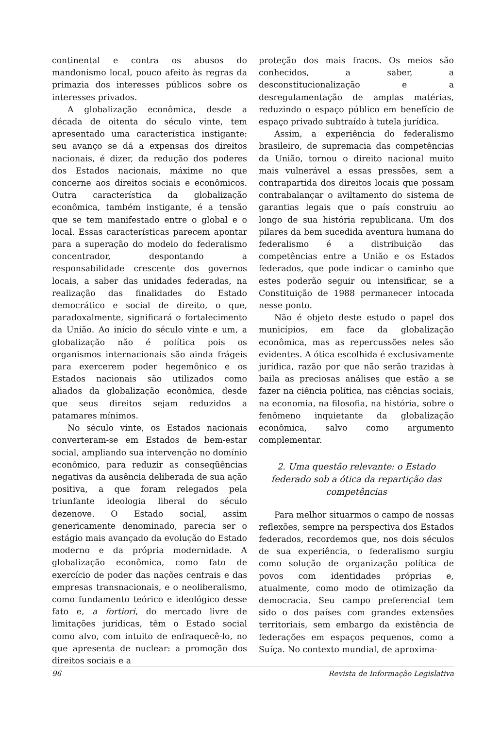continental e contra os abusos do mandonismo local, pouco afeito às regras da primazia dos interesses públicos sobre os interesses privados.
A globalização econômica, desde a década de oitenta do século vinte, tem apresentado uma característica instigante: seu avanço se dá a expensas dos direitos nacionais, é dizer, da redução dos poderes dos Estados nacionais, máxime no que concerne aos direitos sociais e econômicos. Outra característica da globalização econômica, também instigante, é a tensão que se tem manifestado entre o global e o local. Essas características parecem apontar para a superação do modelo do federalismo concentrador, despontando a responsabilidade crescente dos governos locais, a saber das unidades federadas, na realização das finalidades do Estado democrático e social de direito, o que, paradoxalmente, significará o fortalecimento da União. Ao início do século vinte e um, a globalização não é política pois os organismos internacionais são ainda frágeis para exercerem poder hegemônico e os Estados nacionais são utilizados como aliados da globalização econômica, desde que seus direitos sejam reduzidos a patamares mínimos.
No século vinte, os Estados nacionais converteram-se em Estados de bem-estar social, ampliando sua intervenção no domínio econômico, para reduzir as conseqüências negativas da ausência deliberada de sua ação positiva, a que foram relegados pela triunfante ideologia liberal do século dezenove. O Estado social, assim genericamente denominado, parecia ser o estágio mais avançado da evolução do Estado moderno e da própria modernidade. A globalização econômica, como fato de exercício de poder das nações centrais e das empresas transnacionais, e o neoliberalismo, como fundamento teórico e ideológico desse fato e, a fortiori, do mercado livre de limitações jurídicas, têm o Estado social como alvo, com intuito de enfraquecê-lo, no que apresenta de nuclear: a promoção dos direitos sociais e a
proteção dos mais fracos. Os meios são conhecidos, a saber, a desconstitucionalização e a desregulamentação de amplas matérias, reduzindo o espaço público em benefício de espaço privado subtraído à tutela jurídica.
Assim, a experiência do federalismo brasileiro, de supremacia das competências da União, tornou o direito nacional muito mais vulnerável a essas pressões, sem a contrapartida dos direitos locais que possam contrabalançar o aviltamento do sistema de garantias legais que o país construiu ao longo de sua história republicana. Um dos pilares da bem sucedida aventura humana do federalismo é a distribuição das competências entre a União e os Estados federados, que pode indicar o caminho que estes poderão seguir ou intensificar, se a Constituição de 1988 permanecer intocada nesse ponto.
Não é objeto deste estudo o papel dos municípios, em face da globalização econômica, mas as repercussões neles são evidentes. A ótica escolhida é exclusivamente jurídica, razão por que não serão trazidas à baila as preciosas análises que estão a se fazer na ciência política, nas ciências sociais, na economia, na filosofia, na história, sobre o fenômeno inquietante da globalização econômica, salvo como argumento complementar.
2. Uma questão relevante: o Estado federado sob a ótica da repartição das competências
Para melhor situarmos o campo de nossas reflexões, sempre na perspectiva dos Estados federados, recordemos que, nos dois séculos de sua experiência, o federalismo surgiu como solução de organização política de povos com identidades próprias e, atualmente, como modo de otimização da democracia. Seu campo preferencial tem sido o dos países com grandes extensões territoriais, sem embargo da existência de federações em espaços pequenos, como a Suíça. No contexto mundial, de aproxima-
96 Revista de Informação Legislativa